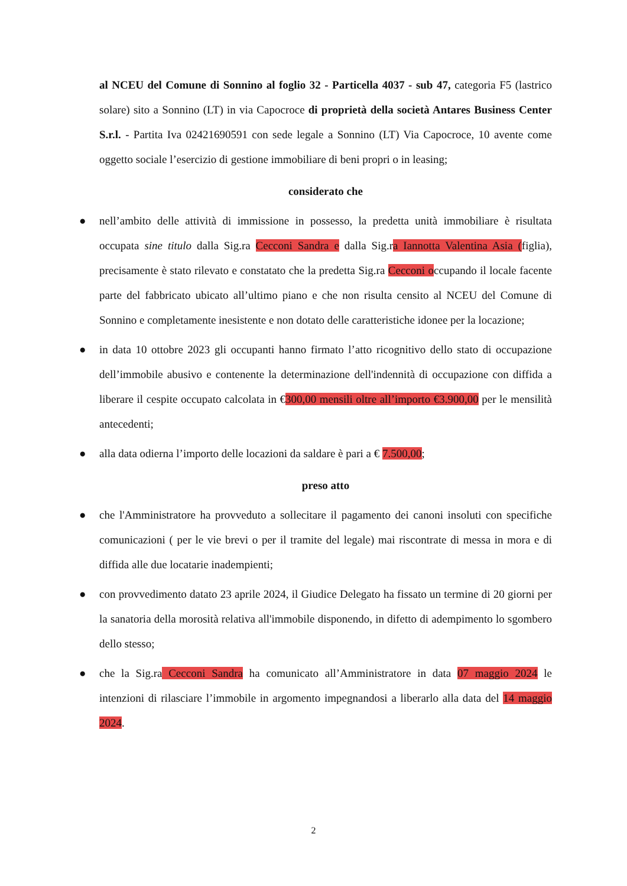al NCEU del Comune di Sonnino al foglio 32 - Particella 4037 - sub 47, categoria F5 (lastrico solare) sito a Sonnino (LT) in via Capocroce di proprietà della società Antares Business Center S.r.l. - Partita Iva 02421690591 con sede legale a Sonnino (LT) Via Capocroce, 10 avente come oggetto sociale l’esercizio di gestione immobiliare di beni propri o in leasing;
considerato che
● nell’ambito delle attività di immissione in possesso, la predetta unità immobiliare è risultata occupata sine titulo dalla Sig.ra Cecconi Sandra e dalla Sig.ra Iannotta Valentina Asia (figlia), precisamente è stato rilevato e constatato che la predetta Sig.ra Cecconi occupando il locale facente parte del fabbricato ubicato all’ultimo piano e che non risulta censito al NCEU del Comune di Sonnino e completamente inesistente e non dotato delle caratteristiche idonee per la locazione;
● in data 10 ottobre 2023 gli occupanti hanno firmato l’atto ricognitivo dello stato di occupazione dell’immobile abusivo e contenente la determinazione dell'indennità di occupazione con diffida a liberare il cespite occupato calcolata in €300,00 mensili oltre all’importo €3.900,00 per le mensilità antecedenti;
● alla data odierna l’importo delle locazioni da saldare è pari a € 7.500,00;
preso atto
● che l'Amministratore ha provveduto a sollecitare il pagamento dei canoni insoluti con specifiche comunicazioni ( per le vie brevi o per il tramite del legale) mai riscontrate di messa in mora e di diffida alle due locatarie inadempienti;
● con provvedimento datato 23 aprile 2024, il Giudice Delegato ha fissato un termine di 20 giorni per la sanatoria della morosità relativa all'immobile disponendo, in difetto di adempimento lo sgombero dello stesso;
● che la Sig.ra Cecconi Sandra ha comunicato all’Amministratore in data 07 maggio 2024 le intenzioni di rilasciare l’immobile in argomento impegnandosi a liberarlo alla data del 14 maggio 2024.
2